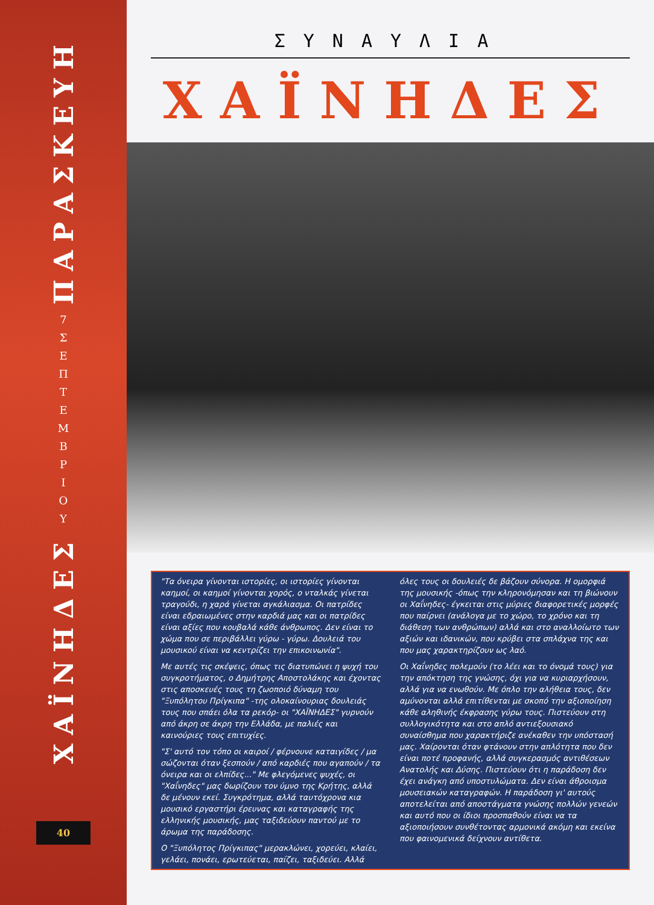ΠΑΡΑΣΚΕΥΗ
7
Σ Ε Π Τ Ε Μ Β Ρ Ι Ο Υ
ΧΑΪΝΗΔΕΣ
40
ΣΥΝΑΥΛΙΑ
ΧΑΪΝΗΔΕΣ
"Τα όνειρα γίνονται ιστορίες, οι ιστορίες γίνονται καημοί, οι καημοί γίνονται χορός, ο νταλκάς γίνεται τραγούδι, η χαρά γίνεται αγκάλιασμα. Οι πατρίδες είναι εδραιωμένες στην καρδιά μας και οι πατρίδες είναι αξίες που κουβαλά κάθε άνθρωπος. Δεν είναι το χώμα που σε περιβάλλει γύρω - γύρω. Δουλειά του μουσικού είναι να κεντρίζει την επικοινωνία".
Με αυτές τις σκέψεις, όπως τις διατυπώνει η ψυχή του συγκροτήματος, ο Δημήτρης Αποστολάκης και έχοντας στις αποσκευές τους τη ζωοποιό δύναμη του "Ξυπόλητου Πρίγκιπα" -της ολοκαίνουριας δουλειάς τους που σπάει όλα τα ρεκόρ- οι "ΧΑΪΝΗΔΕΣ" γυρνούν από άκρη σε άκρη την Ελλάδα, με παλιές και καινούριες τους επιτυχίες.
"Σ' αυτό τον τόπο οι καιροί / φέρνουνε καταιγίδες / μα σώζονται όταν ξεσπούν / από καρδιές που αγαπούν / τα όνειρα και οι ελπίδες..." Με φλεγόμενες ψυχές, οι "Χαΐνηδες" μας δωρίζουν τον ύμνο της Κρήτης, αλλά δε μένουν εκεί. Συγκρότημα, αλλά ταυτόχρονα κια μουσικό εργαστήρι έρευνας και καταγραφής της ελληνικής μουσικής, μας ταξιδεύουν παντού με το άρωμα της παράδοσης.
Ο "Ξυπόλητος Πρίγκιπας" μερακλώνει, χορεύει, κλαίει, γελάει, πονάει, ερωτεύεται, παίζει, ταξιδεύει. Αλλά όλες τους οι δουλειές δε βάζουν σύνορα. Η ομορφιά της μουσικής -όπως την κληρονόμησαν και τη βιώνουν οι Χαΐνηδες- έγκειται στις μύριες διαφορετικές μορφές που παίρνει (ανάλογα με το χώρο, το χρόνο και τη διάθεση των ανθρώπων) αλλά και στο αναλλοίωτο των αξιών και ιδανικών, που κρύβει στα σπλάχνα της και που μας χαρακτηρίζουν ως λαό.
Οι Χαΐνηδες πολεμούν (το λέει και το όνομά τους) για την απόκτηση της γνώσης, όχι για να κυριαρχήσουν, αλλά για να ενωθούν. Με όπλο την αλήθεια τους, δεν αμύνονται αλλά επιτίθενται με σκοπό την αξιοποίηση κάθε αληθινής έκφρασης γύρω τους. Πιστεύουν στη συλλογικότητα και στο απλό αντιεξουσιακό συναίσθημα που χαρακτήριζε ανέκαθεν την υπόστασή μας. Χαίρονται όταν φτάνουν στην απλότητα που δεν είναι ποτέ προφανής, αλλά συγκερασμός αντιθέσεων Ανατολής και Δύσης. Πιστεύουν ότι η παράδοση δεν έχει ανάγκη από υποστυλώματα. Δεν είναι άθροισμα μουσειακών καταγραφών. Η παράδοση γι' αυτούς αποτελείται από αποστάγματα γνώσης πολλών γενεών και αυτό που οι ίδιοι προσπαθούν είναι να τα αξιοποιήσουν συνθέτοντας αρμονικά ακόμη και εκείνα που φαινομενικά δείχνουν αντίθετα.